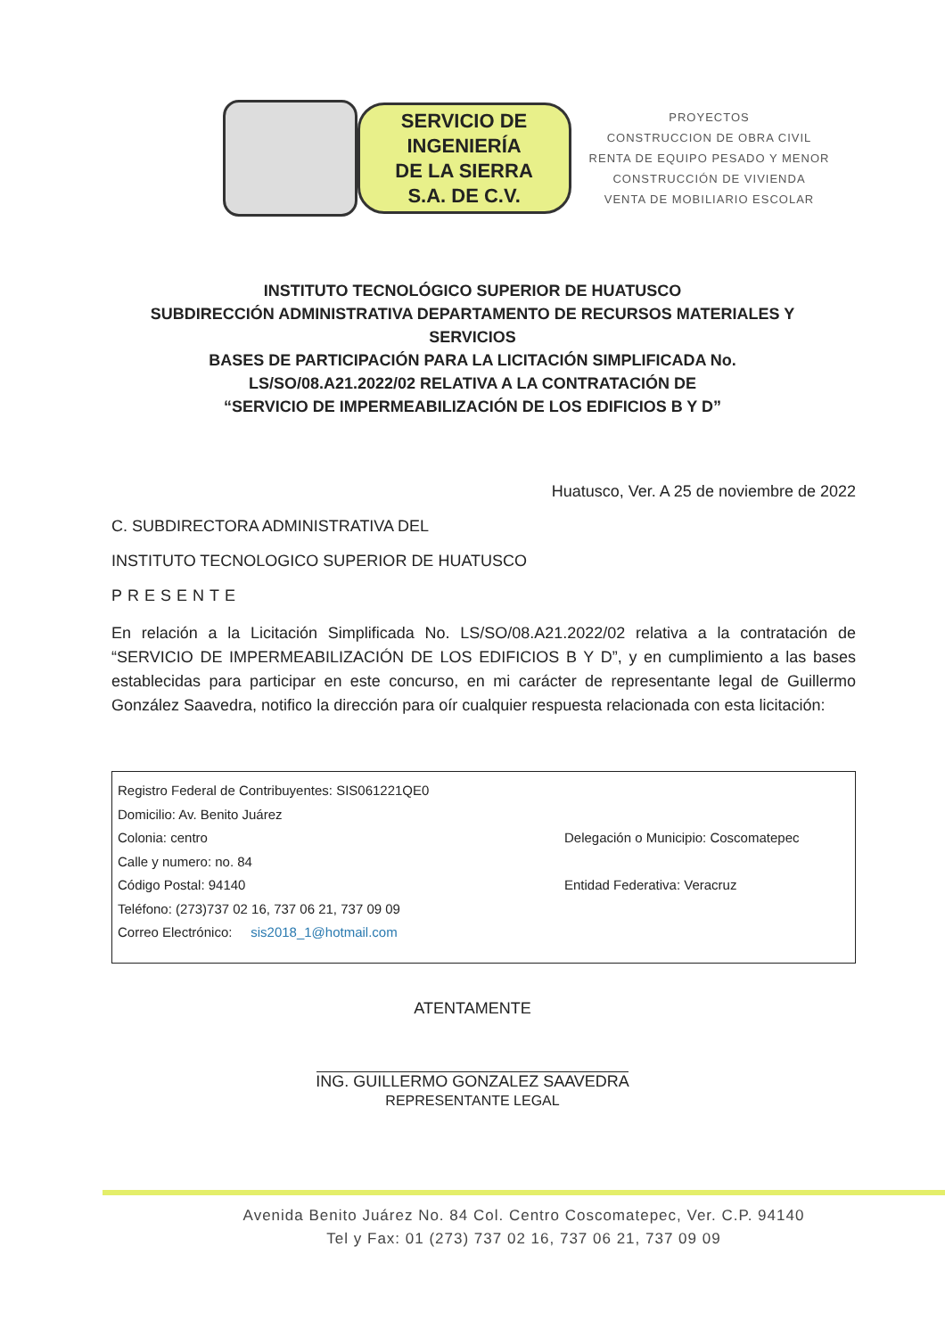SERVICIO DE
INGENIERÍA
DE LA SIERRA
S.A. DE C.V.
PROYECTOS
CONSTRUCCION DE OBRA CIVIL
RENTA DE EQUIPO PESADO Y MENOR
CONSTRUCCIÓN DE VIVIENDA
VENTA DE MOBILIARIO ESCOLAR
INSTITUTO TECNOLÓGICO SUPERIOR DE HUATUSCO
SUBDIRECCIÓN ADMINISTRATIVA DEPARTAMENTO DE RECURSOS MATERIALES Y SERVICIOS
BASES DE PARTICIPACIÓN PARA LA LICITACIÓN SIMPLIFICADA No.
LS/SO/08.A21.2022/02 RELATIVA A LA CONTRATACIÓN DE
“SERVICIO DE IMPERMEABILIZACIÓN DE LOS EDIFICIOS B Y D”
Huatusco, Ver. A 25 de noviembre de 2022
C. SUBDIRECTORA ADMINISTRATIVA DEL
INSTITUTO TECNOLOGICO SUPERIOR DE HUATUSCO
PRESENTE
En relación a la Licitación Simplificada No. LS/SO/08.A21.2022/02 relativa a la contratación de “SERVICIO DE IMPERMEABILIZACIÓN DE LOS EDIFICIOS B Y D”, y en cumplimiento a las bases establecidas para participar en este concurso, en mi carácter de representante legal de Guillermo González Saavedra, notifico la dirección para oír cualquier respuesta relacionada con esta licitación:
Registro Federal de Contribuyentes: SIS061221QE0
Domicilio: Av. Benito Juárez
Colonia: centro Delegación o Municipio: Coscomatepec
Calle y numero: no. 84
Código Postal: 94140 Entidad Federativa: Veracruz
Teléfono: (273)737 02 16, 737 06 21, 737 09 09
Correo Electrónico: sis2018_1@hotmail.com
ATENTAMENTE
ING. GUILLERMO GONZALEZ SAAVEDRA
REPRESENTANTE LEGAL
Avenida Benito Juárez No. 84 Col. Centro Coscomatepec, Ver. C.P. 94140
Tel y Fax: 01 (273) 737 02 16, 737 06 21, 737 09 09